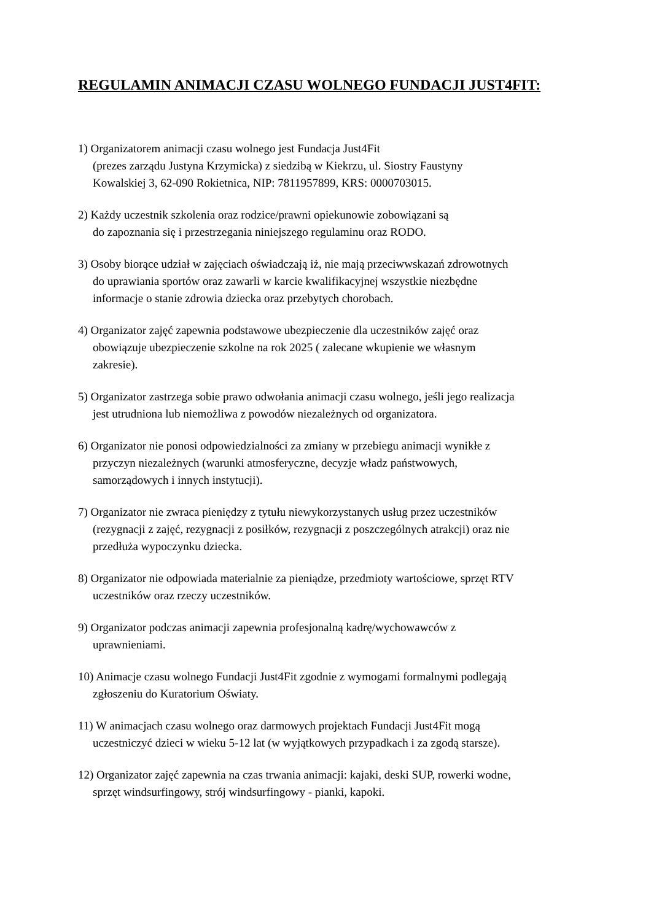REGULAMIN ANIMACJI CZASU WOLNEGO FUNDACJI JUST4FIT:
1) Organizatorem animacji czasu wolnego jest Fundacja Just4Fit
(prezes zarządu Justyna Krzymicka) z siedzibą w Kiekrzu, ul. Siostry Faustyny
Kowalskiej 3, 62-090 Rokietnica, NIP: 7811957899, KRS: 0000703015.
2) Każdy uczestnik szkolenia oraz rodzice/prawni opiekunowie zobowiązani są
do zapoznania się i przestrzegania niniejszego regulaminu oraz RODO.
3) Osoby biorące udział w zajęciach oświadczają iż, nie mają przeciwwskazań zdrowotnych
do uprawiania sportów oraz zawarli w karcie kwalifikacyjnej wszystkie niezbędne
informacje o stanie zdrowia dziecka oraz przebytych chorobach.
4) Organizator zajęć zapewnia podstawowe ubezpieczenie dla uczestników zajęć oraz
obowiązuje ubezpieczenie szkolne na rok 2025 ( zalecane wkupienie we własnym
zakresie).
5) Organizator zastrzega sobie prawo odwołania animacji czasu wolnego, jeśli jego realizacja
jest utrudniona lub niemożliwa z powodów niezależnych od organizatora.
6) Organizator nie ponosi odpowiedzialności za zmiany w przebiegu animacji wynikłe z
przyczyn niezależnych (warunki atmosferyczne, decyzje władz państwowych,
samorządowych i innych instytucji).
7) Organizator nie zwraca pieniędzy z tytułu niewykorzystanych usług przez uczestników
(rezygnacji z zajęć, rezygnacji z posiłków, rezygnacji z poszczególnych atrakcji) oraz nie
przedłuża wypoczynku dziecka.
8) Organizator nie odpowiada materialnie za pieniądze, przedmioty wartościowe, sprzęt RTV
uczestników oraz rzeczy uczestników.
9) Organizator podczas animacji zapewnia profesjonalną kadrę/wychowawców z
uprawnieniami.
10) Animacje czasu wolnego Fundacji Just4Fit zgodnie z wymogami formalnymi podlegają
zgłoszeniu do Kuratorium Oświaty.
11) W animacjach czasu wolnego oraz darmowych projektach Fundacji Just4Fit mogą
uczestniczyć dzieci w wieku 5-12 lat (w wyjątkowych przypadkach i za zgodą starsze).
12) Organizator zajęć zapewnia na czas trwania animacji: kajaki, deski SUP, rowerki wodne,
sprzęt windsurfingowy, strój windsurfingowy - pianki, kapoki.